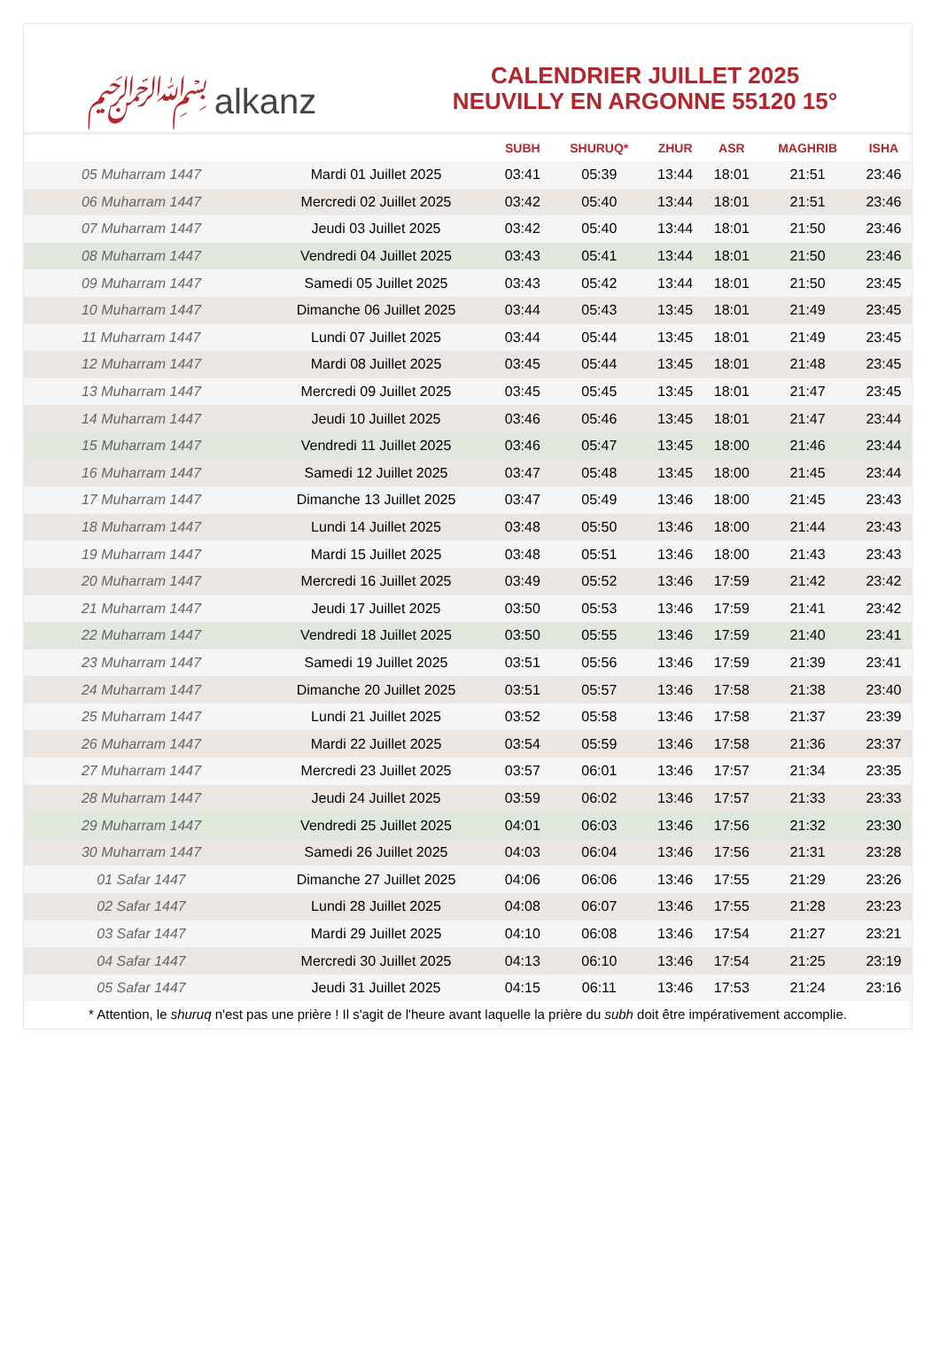﷽ alkanz
CALENDRIER JUILLET 2025
NEUVILLY EN ARGONNE 55120 15°
| | | SUBH | SHURUQ* | ZHUR | ASR | MAGHRIB | ISHA |
| --- | --- | --- | --- | --- | --- | --- | --- |
| 05 Muharram 1447 | Mardi 01 Juillet 2025 | 03:41 | 05:39 | 13:44 | 18:01 | 21:51 | 23:46 |
| 06 Muharram 1447 | Mercredi 02 Juillet 2025 | 03:42 | 05:40 | 13:44 | 18:01 | 21:51 | 23:46 |
| 07 Muharram 1447 | Jeudi 03 Juillet 2025 | 03:42 | 05:40 | 13:44 | 18:01 | 21:50 | 23:46 |
| 08 Muharram 1447 | Vendredi 04 Juillet 2025 | 03:43 | 05:41 | 13:44 | 18:01 | 21:50 | 23:46 |
| 09 Muharram 1447 | Samedi 05 Juillet 2025 | 03:43 | 05:42 | 13:44 | 18:01 | 21:50 | 23:45 |
| 10 Muharram 1447 | Dimanche 06 Juillet 2025 | 03:44 | 05:43 | 13:45 | 18:01 | 21:49 | 23:45 |
| 11 Muharram 1447 | Lundi 07 Juillet 2025 | 03:44 | 05:44 | 13:45 | 18:01 | 21:49 | 23:45 |
| 12 Muharram 1447 | Mardi 08 Juillet 2025 | 03:45 | 05:44 | 13:45 | 18:01 | 21:48 | 23:45 |
| 13 Muharram 1447 | Mercredi 09 Juillet 2025 | 03:45 | 05:45 | 13:45 | 18:01 | 21:47 | 23:45 |
| 14 Muharram 1447 | Jeudi 10 Juillet 2025 | 03:46 | 05:46 | 13:45 | 18:01 | 21:47 | 23:44 |
| 15 Muharram 1447 | Vendredi 11 Juillet 2025 | 03:46 | 05:47 | 13:45 | 18:00 | 21:46 | 23:44 |
| 16 Muharram 1447 | Samedi 12 Juillet 2025 | 03:47 | 05:48 | 13:45 | 18:00 | 21:45 | 23:44 |
| 17 Muharram 1447 | Dimanche 13 Juillet 2025 | 03:47 | 05:49 | 13:46 | 18:00 | 21:45 | 23:43 |
| 18 Muharram 1447 | Lundi 14 Juillet 2025 | 03:48 | 05:50 | 13:46 | 18:00 | 21:44 | 23:43 |
| 19 Muharram 1447 | Mardi 15 Juillet 2025 | 03:48 | 05:51 | 13:46 | 18:00 | 21:43 | 23:43 |
| 20 Muharram 1447 | Mercredi 16 Juillet 2025 | 03:49 | 05:52 | 13:46 | 17:59 | 21:42 | 23:42 |
| 21 Muharram 1447 | Jeudi 17 Juillet 2025 | 03:50 | 05:53 | 13:46 | 17:59 | 21:41 | 23:42 |
| 22 Muharram 1447 | Vendredi 18 Juillet 2025 | 03:50 | 05:55 | 13:46 | 17:59 | 21:40 | 23:41 |
| 23 Muharram 1447 | Samedi 19 Juillet 2025 | 03:51 | 05:56 | 13:46 | 17:59 | 21:39 | 23:41 |
| 24 Muharram 1447 | Dimanche 20 Juillet 2025 | 03:51 | 05:57 | 13:46 | 17:58 | 21:38 | 23:40 |
| 25 Muharram 1447 | Lundi 21 Juillet 2025 | 03:52 | 05:58 | 13:46 | 17:58 | 21:37 | 23:39 |
| 26 Muharram 1447 | Mardi 22 Juillet 2025 | 03:54 | 05:59 | 13:46 | 17:58 | 21:36 | 23:37 |
| 27 Muharram 1447 | Mercredi 23 Juillet 2025 | 03:57 | 06:01 | 13:46 | 17:57 | 21:34 | 23:35 |
| 28 Muharram 1447 | Jeudi 24 Juillet 2025 | 03:59 | 06:02 | 13:46 | 17:57 | 21:33 | 23:33 |
| 29 Muharram 1447 | Vendredi 25 Juillet 2025 | 04:01 | 06:03 | 13:46 | 17:56 | 21:32 | 23:30 |
| 30 Muharram 1447 | Samedi 26 Juillet 2025 | 04:03 | 06:04 | 13:46 | 17:56 | 21:31 | 23:28 |
| 01 Safar 1447 | Dimanche 27 Juillet 2025 | 04:06 | 06:06 | 13:46 | 17:55 | 21:29 | 23:26 |
| 02 Safar 1447 | Lundi 28 Juillet 2025 | 04:08 | 06:07 | 13:46 | 17:55 | 21:28 | 23:23 |
| 03 Safar 1447 | Mardi 29 Juillet 2025 | 04:10 | 06:08 | 13:46 | 17:54 | 21:27 | 23:21 |
| 04 Safar 1447 | Mercredi 30 Juillet 2025 | 04:13 | 06:10 | 13:46 | 17:54 | 21:25 | 23:19 |
| 05 Safar 1447 | Jeudi 31 Juillet 2025 | 04:15 | 06:11 | 13:46 | 17:53 | 21:24 | 23:16 |
* Attention, le shuruq n'est pas une prière ! Il s'agit de l'heure avant laquelle la prière du subh doit être impérativement accomplie.